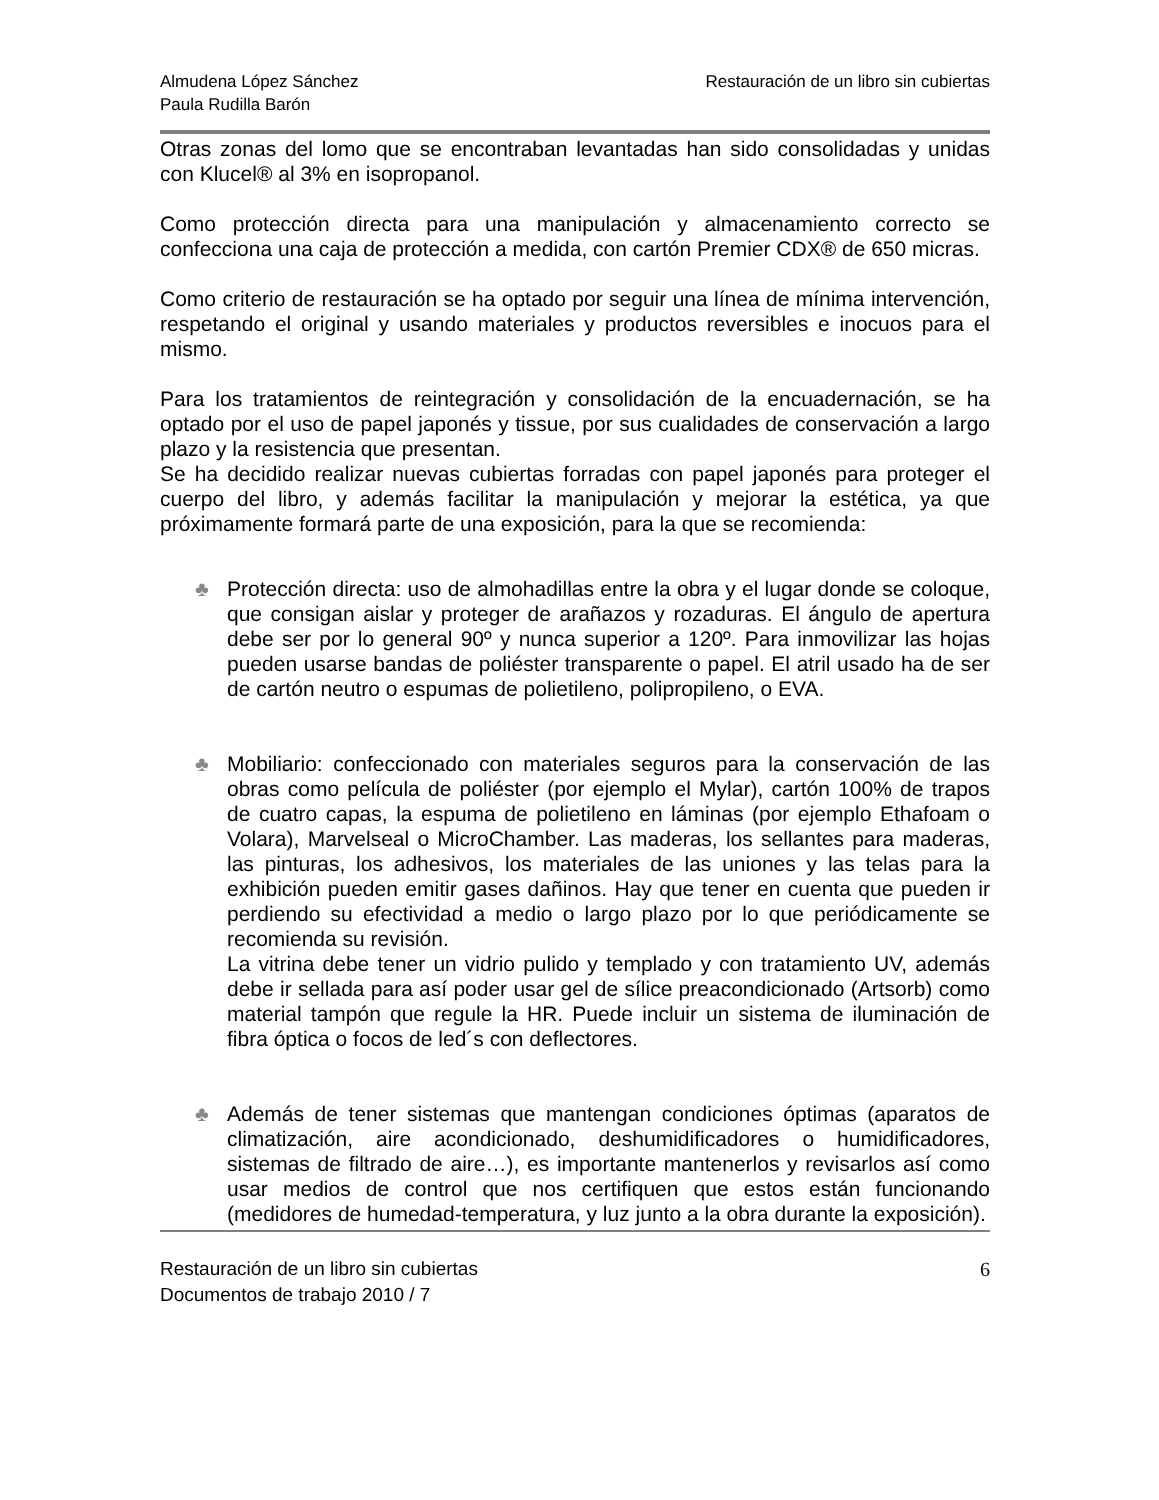Almudena López Sánchez
Paula Rudilla Barón
Restauración de un libro sin cubiertas
Otras zonas del lomo que se encontraban levantadas han sido consolidadas y unidas con Klucel® al 3% en isopropanol.
Como protección directa para una manipulación y almacenamiento correcto se confecciona una caja de protección a medida, con cartón Premier CDX® de 650 micras.
Como criterio de restauración se ha optado por seguir una línea de mínima intervención, respetando el original y usando materiales y productos reversibles e inocuos para el mismo.
Para los tratamientos de reintegración y consolidación de la encuadernación, se ha optado por el uso de papel japonés y tissue, por sus cualidades de conservación a largo plazo y la resistencia que presentan.
Se ha decidido realizar nuevas cubiertas forradas con papel japonés para proteger el cuerpo del libro, y además facilitar la manipulación y mejorar la estética, ya que próximamente formará parte de una exposición, para la que se recomienda:
♣ Protección directa: uso de almohadillas entre la obra y el lugar donde se coloque, que consigan aislar y proteger de arañazos y rozaduras. El ángulo de apertura debe ser por lo general 90º y nunca superior a 120º. Para inmovilizar las hojas pueden usarse bandas de poliéster transparente o papel. El atril usado ha de ser de cartón neutro o espumas de polietileno, polipropileno, o EVA.
♣ Mobiliario: confeccionado con materiales seguros para la conservación de las obras como película de poliéster (por ejemplo el Mylar), cartón 100% de trapos de cuatro capas, la espuma de polietileno en láminas (por ejemplo Ethafoam o Volara), Marvelseal o MicroChamber. Las maderas, los sellantes para maderas, las pinturas, los adhesivos, los materiales de las uniones y las telas para la exhibición pueden emitir gases dañinos. Hay que tener en cuenta que pueden ir perdiendo su efectividad a medio o largo plazo por lo que periódicamente se recomienda su revisión.
La vitrina debe tener un vidrio pulido y templado y con tratamiento UV, además debe ir sellada para así poder usar gel de sílice preacondicionado (Artsorb) como material tampón que regule la HR. Puede incluir un sistema de iluminación de fibra óptica o focos de led´s con deflectores.
♣ Además de tener sistemas que mantengan condiciones óptimas (aparatos de climatización, aire acondicionado, deshumidificadores o humidificadores, sistemas de filtrado de aire…), es importante mantenerlos y revisarlos así como usar medios de control que nos certifiquen que estos están funcionando (medidores de humedad-temperatura, y luz junto a la obra durante la exposición).
Restauración de un libro sin cubiertas
Documentos de trabajo 2010 / 7
6